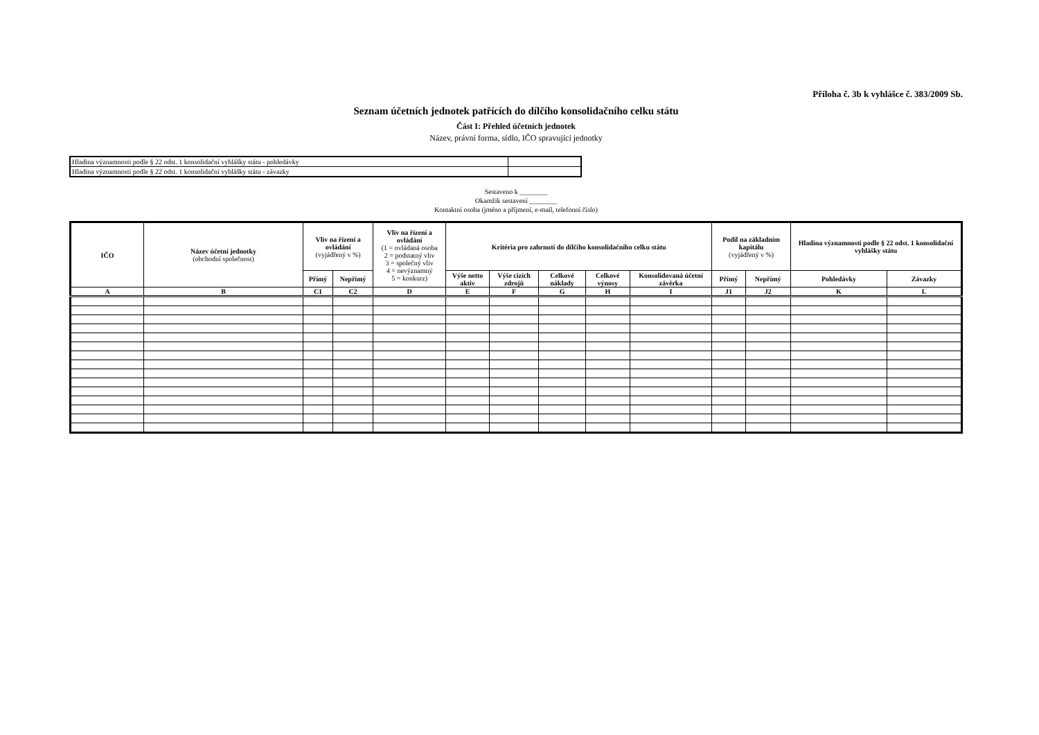Příloha č. 3b k vyhlášce č. 383/2009 Sb.
Seznam účetních jednotek patřících do dílčího konsolidačního celku státu
Část I: Přehled účetních jednotek
Název, právní forma, sídlo, IČO spravující jednotky
| Hladina významnosti podle § 22 odst. 1 konsolidační vyhlášky státu - pohledávky | |
| Hladina významnosti podle § 22 odst. 1 konsolidační vyhlášky státu - závazky | |
Sestaveno k ________
Okamžik sestavení ________
Kontaktní osoba (jméno a příjmení, e-mail, telefonní číslo)
| IČO | Název účetní jednotky (obchodní společnost) | Vliv na řízení a ovládání (vyjádřený v %) | | Vliv na řízení a ovládání (1 = ovládaná osoba 2 = podstatný vliv 3 = společný vliv 4 = nevýznamný 5 = konkurz) | Kritéria pro zahrnutí do dílčího konsolidačního celku státu | | | | | Podíl na základním kapitálu (vyjádřený v %) | | Hladina významnosti podle § 22 odst. 1 konsolidační vyhlášky státu | |
| --- | --- | --- | --- | --- | --- | --- | --- | --- | --- | --- | --- | --- | --- |
| | | Přímý | Nepřímý | | Výše netto aktiv | Výše cizích zdrojů | Celkové náklady | Celkové výnosy | Konsolidovaná účetní závěrka | Přímý | Nepřímý | Pohledávky | Závazky |
| A | B | C1 | C2 | D | E | F | G | H | I | J1 | J2 | K | L |